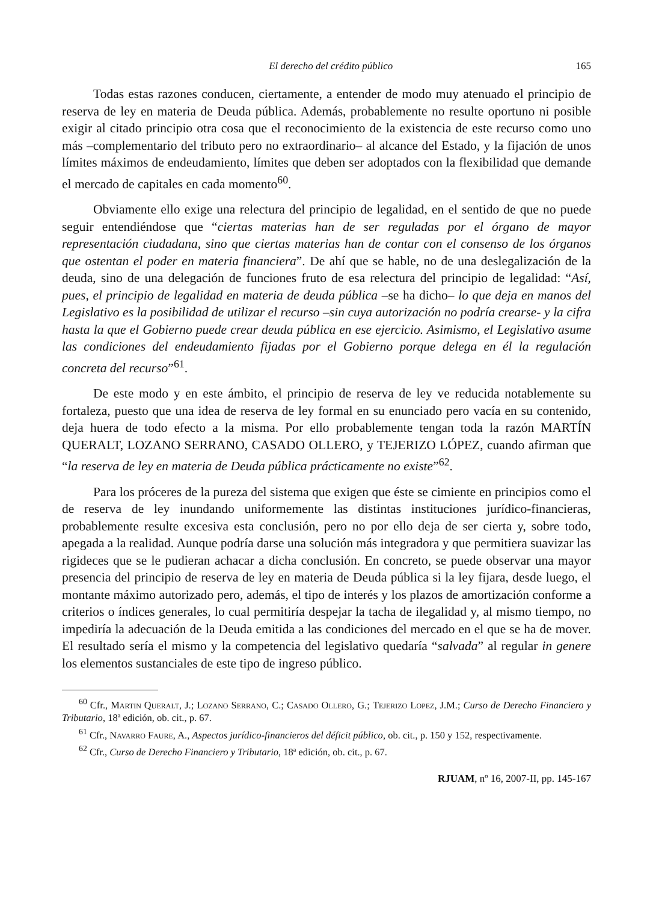El derecho del crédito público 165
Todas estas razones conducen, ciertamente, a entender de modo muy atenuado el principio de reserva de ley en materia de Deuda pública. Además, probablemente no resulte oportuno ni posible exigir al citado principio otra cosa que el reconocimiento de la existencia de este recurso como uno más –complementario del tributo pero no extraordinario– al alcance del Estado, y la fijación de unos límites máximos de endeudamiento, límites que deben ser adoptados con la flexibilidad que demande el mercado de capitales en cada momento<sup>60</sup>.
Obviamente ello exige una relectura del principio de legalidad, en el sentido de que no puede seguir entendiéndose que “ciertas materias han de ser reguladas por el órgano de mayor representación ciudadana, sino que ciertas materias han de contar con el consenso de los órganos que ostentan el poder en materia financiera”. De ahí que se hable, no de una deslegalización de la deuda, sino de una delegación de funciones fruto de esa relectura del principio de legalidad: “Así, pues, el principio de legalidad en materia de deuda pública –se ha dicho– lo que deja en manos del Legislativo es la posibilidad de utilizar el recurso –sin cuya autorización no podría crearse- y la cifra hasta la que el Gobierno puede crear deuda pública en ese ejercicio. Asimismo, el Legislativo asume las condiciones del endeudamiento fijadas por el Gobierno porque delega en él la regulación concreta del recurso”<sup>61</sup>.
De este modo y en este ámbito, el principio de reserva de ley ve reducida notablemente su fortaleza, puesto que una idea de reserva de ley formal en su enunciado pero vacía en su contenido, deja huera de todo efecto a la misma. Por ello probablemente tengan toda la razón MARTÍN QUERALT, LOZANO SERRANO, CASADO OLLERO, y TEJERIZO LÓPEZ, cuando afirman que “la reserva de ley en materia de Deuda pública prácticamente no existe”<sup>62</sup>.
Para los próceres de la pureza del sistema que exigen que éste se cimiente en principios como el de reserva de ley inundando uniformemente las distintas instituciones jurídico-financieras, probablemente resulte excesiva esta conclusión, pero no por ello deja de ser cierta y, sobre todo, apegada a la realidad. Aunque podría darse una solución más integradora y que permitiera suavizar las rigideces que se le pudieran achacar a dicha conclusión. En concreto, se puede observar una mayor presencia del principio de reserva de ley en materia de Deuda pública si la ley fijara, desde luego, el montante máximo autorizado pero, además, el tipo de interés y los plazos de amortización conforme a criterios o índices generales, lo cual permitiría despejar la tacha de ilegalidad y, al mismo tiempo, no impediría la adecuación de la Deuda emitida a las condiciones del mercado en el que se ha de mover. El resultado sería el mismo y la competencia del legislativo quedaría “salvada” al regular in genere los elementos sustanciales de este tipo de ingreso público.
<sup>60</sup> Cfr., Martin Queralt, J.; Lozano Serrano, C.; Casado Ollero, G.; Tejerizo Lopez, J.M.; Curso de Derecho Financiero y Tributario, 18ª edición, ob. cit., p. 67.
<sup>61</sup> Cfr., Navarro Faure, A., Aspectos jurídico-financieros del déficit público, ob. cit., p. 150 y 152, respectivamente.
<sup>62</sup> Cfr., Curso de Derecho Financiero y Tributario, 18ª edición, ob. cit., p. 67.
RJUAM, nº 16, 2007-II, pp. 145-167